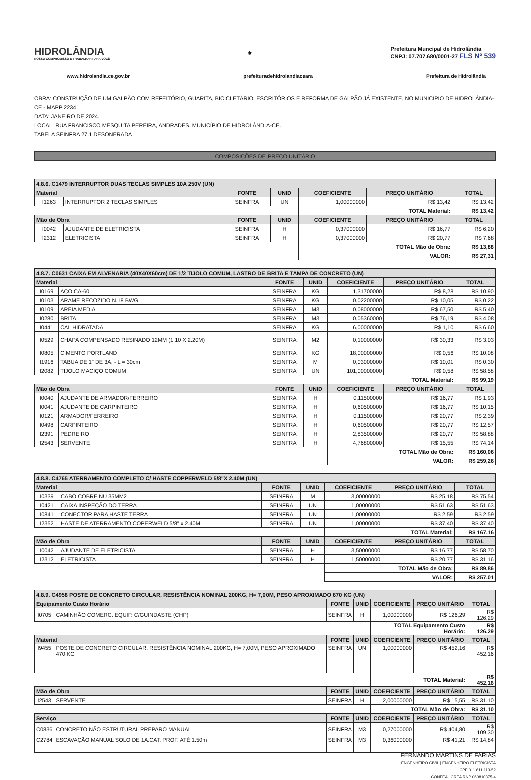HIDROLÂNDIA
NOSSO COMPROMISSO É TRABALHAR PARA VOCÊ
⚜
Prefeitura Muncipal de Hidrolândia
CNPJ: 07.707.680/0001-27 FLS Nº 539
www.hidrolandia.ce.gov.br prefeituradehidrolandiaceara Prefeitura de Hidrolândia
OBRA: CONSTRUÇÃO DE UM GALPÃO COM REFEITÓRIO, GUARITA, BICICLETÁRIO, ESCRITÓRIOS E REFORMA DE GALPÃO JÁ EXISTENTE, NO MUNICÍPIO DE HIDROLÂNDIA-CE - MAPP 2234
DATA: JANEIRO DE 2024.
LOCAL: RUA FRANCISCO MESQUITA PEREIRA, ANDRADES, MUNICÍPIO DE HIDROLÂNDIA-CE.
TABELA SEINFRA 27.1 DESONERADA
COMPOSIÇÕES DE PREÇO UNITÁRIO
| 4.8.6. C1479 INTERRUPTOR DUAS TECLAS SIMPLES 10A 250V (UN) | | | | | | |
| --- | --- | --- | --- | --- | --- | --- |
| Material | | FONTE | UNID | COEFICIENTE | PREÇO UNITÁRIO | TOTAL |
| I1263 | INTERRUPTOR 2 TECLAS SIMPLES | SEINFRA | UN | 1,00000000 | R$ 13,42 | R$ 13,42 |
| | | | | TOTAL Material: | | R$ 13,42 |
| Mão de Obra | | FONTE | UNID | COEFICIENTE | PREÇO UNITÁRIO | TOTAL |
| I0042 | AJUDANTE DE ELETRICISTA | SEINFRA | H | 0,37000000 | R$ 16,77 | R$ 6,20 |
| I2312 | ELETRICISTA | SEINFRA | H | 0,37000000 | R$ 20,77 | R$ 7,68 |
| | | | | TOTAL Mão de Obra: | | R$ 13,88 |
| | | | | VALOR: | | R$ 27,31 |
| 4.8.7. C0631 CAIXA EM ALVENARIA (40X40X60cm) DE 1/2 TIJOLO COMUM, LASTRO DE BRITA E TAMPA DE CONCRETO (UN) | | | | | | |
| --- | --- | --- | --- | --- | --- | --- |
| Material | | FONTE | UNID | COEFICIENTE | PREÇO UNITÁRIO | TOTAL |
| I0169 | AÇO CA-60 | SEINFRA | KG | 1,31700000 | R$ 8,28 | R$ 10,90 |
| I0103 | ARAME RECOZIDO N.18 BWG | SEINFRA | KG | 0,02200000 | R$ 10,05 | R$ 0,22 |
| I0109 | AREIA MEDIA | SEINFRA | M3 | 0,08000000 | R$ 67,50 | R$ 5,40 |
| I0280 | BRITA | SEINFRA | M3 | 0,05360000 | R$ 76,19 | R$ 4,08 |
| I0441 | CAL HIDRATADA | SEINFRA | KG | 6,00000000 | R$ 1,10 | R$ 6,60 |
| I0529 | CHAPA COMPENSADO RESINADO 12MM (1.10 X 2.20M) | SEINFRA | M2 | 0,10000000 | R$ 30,33 | R$ 3,03 |
| I0805 | CIMENTO PORTLAND | SEINFRA | KG | 18,00000000 | R$ 0,56 | R$ 10,08 |
| I1916 | TABUA DE 1" DE 3A. - L = 30cm | SEINFRA | M | 0,03000000 | R$ 10,01 | R$ 0,30 |
| I2082 | TIJOLO MACIÇO COMUM | SEINFRA | UN | 101,00000000 | R$ 0,58 | R$ 58,58 |
| | | | | TOTAL Material: | | R$ 99,19 |
| Mão de Obra | | FONTE | UNID | COEFICIENTE | PREÇO UNITÁRIO | TOTAL |
| I0040 | AJUDANTE DE ARMADOR/FERREIRO | SEINFRA | H | 0,11500000 | R$ 16,77 | R$ 1,93 |
| I0041 | AJUDANTE DE CARPINTEIRO | SEINFRA | H | 0,60500000 | R$ 16,77 | R$ 10,15 |
| I0121 | ARMADOR/FERREIRO | SEINFRA | H | 0,11500000 | R$ 20,77 | R$ 2,39 |
| I0498 | CARPINTEIRO | SEINFRA | H | 0,60500000 | R$ 20,77 | R$ 12,57 |
| I2391 | PEDREIRO | SEINFRA | H | 2,83500000 | R$ 20,77 | R$ 58,88 |
| I2543 | SERVENTE | SEINFRA | H | 4,76800000 | R$ 15,55 | R$ 74,14 |
| | | | | TOTAL Mão de Obra: | | R$ 160,06 |
| | | | | VALOR: | | R$ 259,26 |
| 4.8.8. C4765 ATERRAMENTO COMPLETO C/ HASTE COPPERWELD 5/8"X 2.40M (UN) | | | | | | |
| --- | --- | --- | --- | --- | --- | --- |
| Material | | FONTE | UNID | COEFICIENTE | PREÇO UNITÁRIO | TOTAL |
| I0339 | CABO COBRE NU 35MM2 | SEINFRA | M | 3,00000000 | R$ 25,18 | R$ 75,54 |
| I0421 | CAIXA INSPEÇÃO DO TERRA | SEINFRA | UN | 1,00000000 | R$ 51,63 | R$ 51,63 |
| I0841 | CONECTOR PARA HASTE TERRA | SEINFRA | UN | 1,00000000 | R$ 2,59 | R$ 2,59 |
| I2352 | HASTE DE ATERRAMENTO COPERWELD 5/8" x 2.40M | SEINFRA | UN | 1,00000000 | R$ 37,40 | R$ 37,40 |
| | | | | TOTAL Material: | | R$ 167,16 |
| Mão de Obra | | FONTE | UNID | COEFICIENTE | PREÇO UNITÁRIO | TOTAL |
| I0042 | AJUDANTE DE ELETRICISTA | SEINFRA | H | 3,50000000 | R$ 16,77 | R$ 58,70 |
| I2312 | ELETRICISTA | SEINFRA | H | 1,50000000 | R$ 20,77 | R$ 31,16 |
| | | | | TOTAL Mão de Obra: | | R$ 89,86 |
| | | | | VALOR: | | R$ 257,01 |
| 4.8.9. C4958 POSTE DE CONCRETO CIRCULAR, RESISTÊNCIA NOMINAL 200KG, H= 7,00M, PESO APROXIMADO 670 KG (UN) | | | | | | |
| --- | --- | --- | --- | --- | --- | --- |
| Equipamento Custo Horário | | FONTE | UNID | COEFICIENTE | PREÇO UNITÁRIO | TOTAL |
| I0705 | CAMINHÃO COMERC. EQUIP. C/GUINDASTE (CHP) | SEINFRA | H | 1,00000000 | R$ 126,29 | R$ 126,29 |
| | | | | TOTAL Equipamento Custo Horário: | | R$ 126,29 |
| Material | | FONTE | UNID | COEFICIENTE | PREÇO UNITÁRIO | TOTAL |
| I9455 | POSTE DE CONCRETO CIRCULAR, RESISTÊNCIA NOMINAL 200KG, H= 7,00M, PESO APROXIMADO 470 KG | SEINFRA | UN | 1,00000000 | R$ 452,16 | R$ 452,16 |
| | | | | TOTAL Material: | | R$ 452,16 |
| Mão de Obra | | FONTE | UNID | COEFICIENTE | PREÇO UNITÁRIO | TOTAL |
| I2543 | SERVENTE | SEINFRA | H | 2,00000000 | R$ 15,55 | R$ 31,10 |
| | | | | TOTAL Mão de Obra: | | R$ 31,10 |
| Serviço | | FONTE | UNID | COEFICIENTE | PREÇO UNITÁRIO | TOTAL |
| C0836 | CONCRETO NÃO ESTRUTURAL PREPARO MANUAL | SEINFRA | M3 | 0,27000000 | R$ 404,80 | R$ 109,30 |
| C2784 | ESCAVAÇÃO MANUAL SOLO DE 1A.CAT. PROF. ATÉ 1.50m | SEINFRA | M3 | 0,36000000 | R$ 41,21 | R$ 14,84 |
FERNANDO MARTINS DE FARIAS
ENGENHEIRO CIVIL | ENGENHEIRO ELETRICISTA
CPF 011.611.113-52
CONFEA | CREA RNP 060810375-4